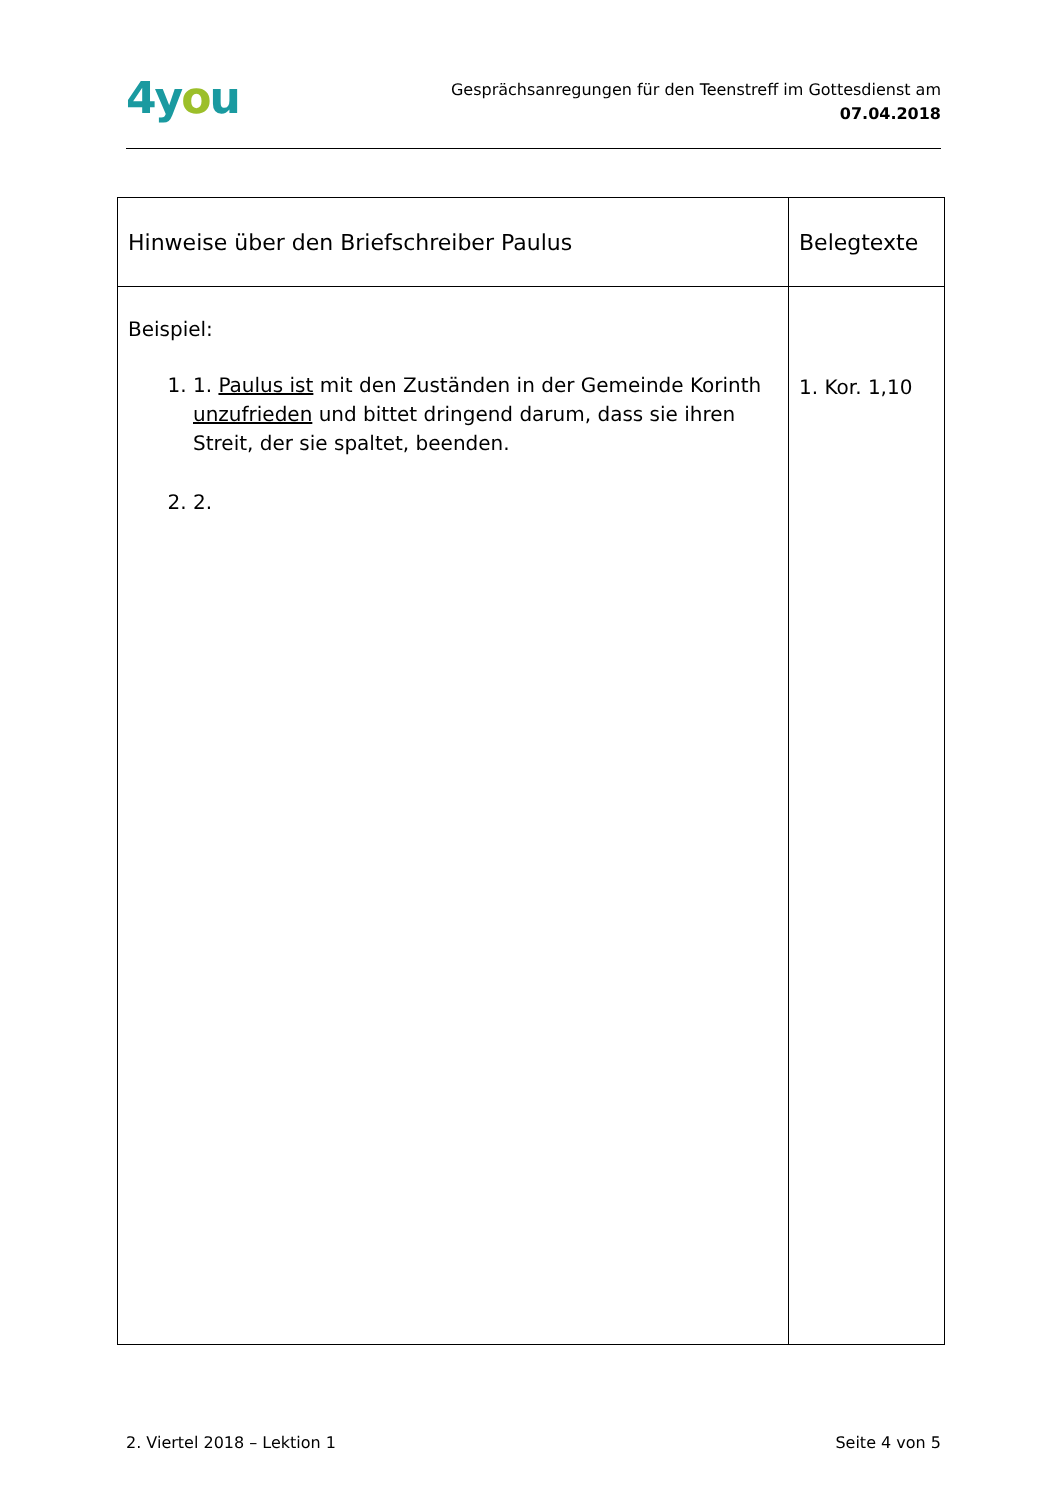4you
Gesprächsanregungen für den Teenstreff im Gottesdienst am
07.04.2018
| Hinweise über den Briefschreiber Paulus | Belegtexte |
| --- | --- |
| Beispiel: 1. 1. Paulus ist mit den Zuständen in der Gemeinde Korinth unzufrieden und bittet dringend darum, dass sie ihren Streit, der sie spaltet, beenden. 2. 2. | 1. Kor. 1,10 |
2. Viertel 2018 – Lektion 1 Seite 4 von 5